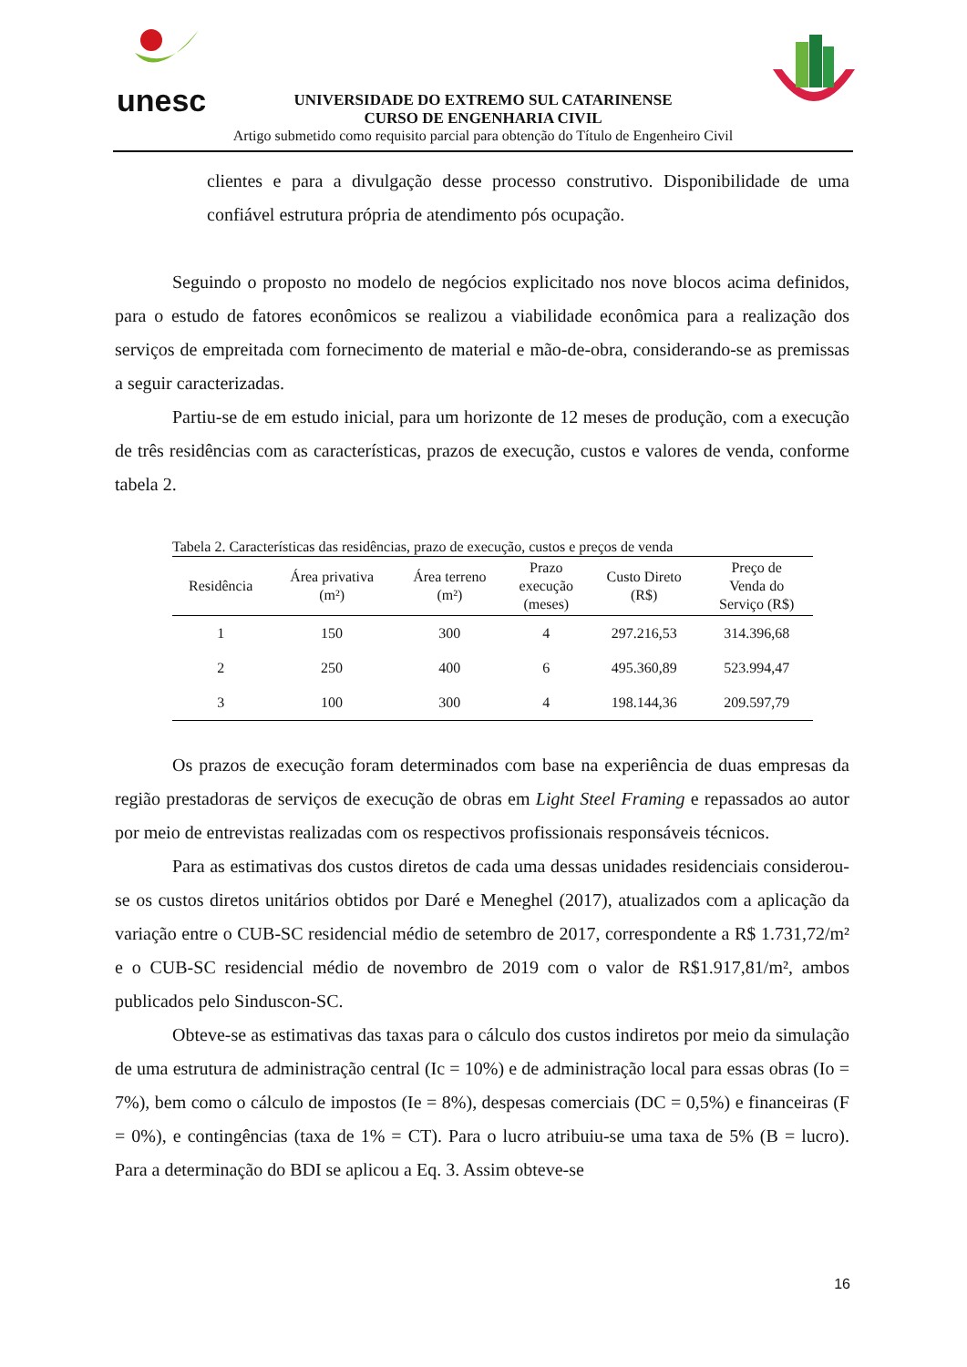unesc
UNIVERSIDADE DO EXTREMO SUL CATARINENSE
CURSO DE ENGENHARIA CIVIL
Artigo submetido como requisito parcial para obtenção do Título de Engenheiro Civil
clientes e para a divulgação desse processo construtivo. Disponibilidade de uma confiável estrutura própria de atendimento pós ocupação.
Seguindo o proposto no modelo de negócios explicitado nos nove blocos acima definidos, para o estudo de fatores econômicos se realizou a viabilidade econômica para a realização dos serviços de empreitada com fornecimento de material e mão-de-obra, considerando-se as premissas a seguir caracterizadas.
Partiu-se de em estudo inicial, para um horizonte de 12 meses de produção, com a execução de três residências com as características, prazos de execução, custos e valores de venda, conforme tabela 2.
Tabela 2. Características das residências, prazo de execução, custos e preços de venda
| Residência | Área privativa (m²) | Área terreno (m²) | Prazo execução (meses) | Custo Direto (R$) | Preço de Venda do Serviço (R$) |
| --- | --- | --- | --- | --- | --- |
| 1 | 150 | 300 | 4 | 297.216,53 | 314.396,68 |
| 2 | 250 | 400 | 6 | 495.360,89 | 523.994,47 |
| 3 | 100 | 300 | 4 | 198.144,36 | 209.597,79 |
Os prazos de execução foram determinados com base na experiência de duas empresas da região prestadoras de serviços de execução de obras em Light Steel Framing e repassados ao autor por meio de entrevistas realizadas com os respectivos profissionais responsáveis técnicos.
Para as estimativas dos custos diretos de cada uma dessas unidades residenciais considerou-se os custos diretos unitários obtidos por Daré e Meneghel (2017), atualizados com a aplicação da variação entre o CUB-SC residencial médio de setembro de 2017, correspondente a R$ 1.731,72/m² e o CUB-SC residencial médio de novembro de 2019 com o valor de R$1.917,81/m², ambos publicados pelo Sinduscon-SC.
Obteve-se as estimativas das taxas para o cálculo dos custos indiretos por meio da simulação de uma estrutura de administração central (Ic = 10%) e de administração local para essas obras (Io = 7%), bem como o cálculo de impostos (Ie = 8%), despesas comerciais (DC = 0,5%) e financeiras (F = 0%), e contingências (taxa de 1% = CT). Para o lucro atribuiu-se uma taxa de 5% (B = lucro). Para a determinação do BDI se aplicou a Eq. 3. Assim obteve-se
16